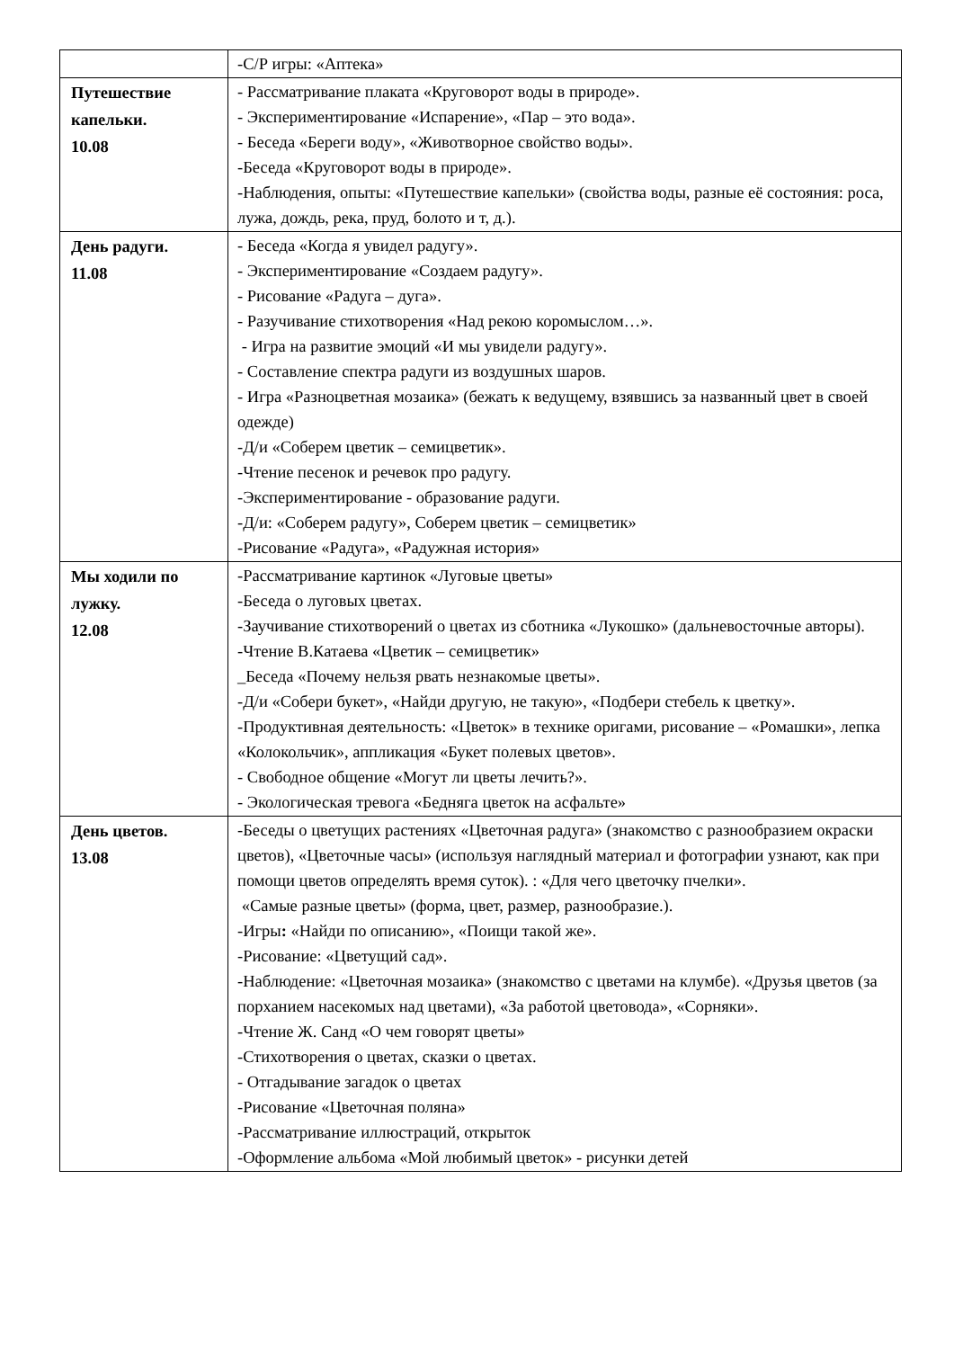| | -С/Р игры: «Аптека» |
| Путешествие капельки. 10.08 | - Рассматривание плаката «Круговорот воды в природе». - Экспериментирование «Испарение», «Пар – это вода». - Беседа «Береги воду», «Животворное свойство воды». -Беседа «Круговорот воды в природе». -Наблюдения, опыты: «Путешествие капельки» (свойства воды, разные её состояния: роса, лужа, дождь, река, пруд, болото и т, д.). |
| День радуги. 11.08 | - Беседа «Когда я увидел радугу». - Экспериментирование «Создаем радугу». - Рисование «Радуга – дуга». - Разучивание стихотворения «Над рекою коромыслом…». - Игра на развитие эмоций «И мы увидели радугу». - Составление спектра радуги из воздушных шаров. - Игра «Разноцветная мозаика» (бежать к ведущему, взявшись за названный цвет в своей одежде) -Д/и «Соберем цветик – семицветик». -Чтение песенок и речевок про радугу. -Экспериментирование - образование радуги. -Д/и: «Соберем радугу», Соберем цветик – семицветик» -Рисование «Радуга», «Радужная история» |
| Мы ходили по лужку. 12.08 | -Рассматривание картинок «Луговые цветы» -Беседа о луговых цветах. -Заучивание стихотворений о цветах из сботника «Лукошко» (дальневосточные авторы). -Чтение В.Катаева «Цветик – семицветик» _Беседа «Почему нельзя рвать незнакомые цветы». -Д/и «Собери букет», «Найди другую, не такую», «Подбери стебель к цветку». -Продуктивная деятельность: «Цветок» в технике оригами, рисование – «Ромашки», лепка «Колокольчик», аппликация «Букет полевых цветов». - Свободное общение «Могут ли цветы лечить?». - Экологическая тревога «Бедняга цветок на асфальте» |
| День цветов. 13.08 | -Беседы о цветущих растениях «Цветочная радуга» (знакомство с разнообразием окраски цветов), «Цветочные часы» (используя наглядный материал и фотографии узнают, как при помощи цветов определять время суток). : «Для чего цветочку пчелки». «Самые разные цветы» (форма, цвет, размер, разнообразие.). -Игры : «Найди по описанию», «Поищи такой же». -Рисование: «Цветущий сад». -Наблюдение: «Цветочная мозаика» (знакомство с цветами на клумбе). «Друзья цветов (за порханием насекомых над цветами), «За работой цветовода», «Сорняки». -Чтение Ж. Санд «О чем говорят цветы» -Стихотворения о цветах, сказки о цветах. - Отгадывание загадок о цветах -Рисование «Цветочная поляна» -Рассматривание иллюстраций, открыток -Оформление альбома «Мой любимый цветок» - рисунки детей |